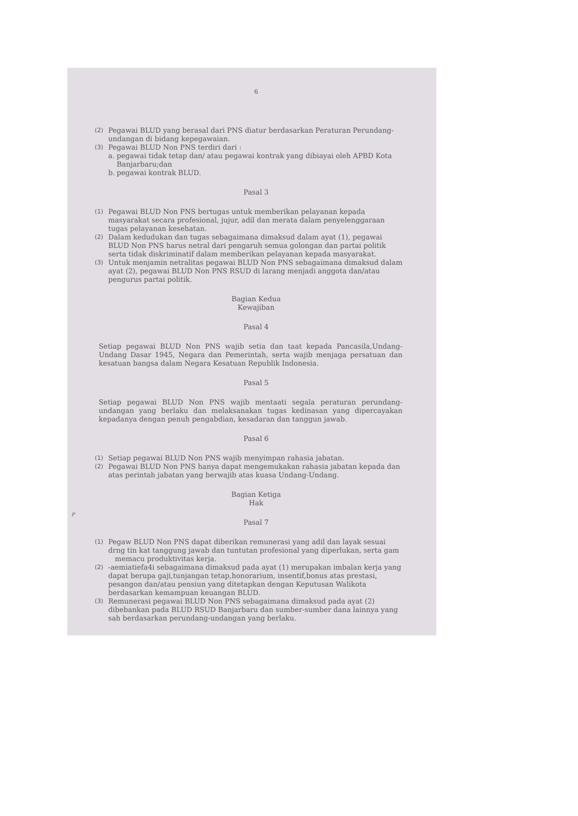6
(2)
Pegawai BLUD yang berasal dari PNS diatur berdasarkan Peraturan Perundang-undangan di bidang kepegawaian.
(3)
Pegawai BLUD Non PNS terdiri dari :
a. pegawai tidak tetap dan/ atau pegawai kontrak yang dibiayai oleh APBD Kota Banjarbaru;dan
b. pegawai kontrak BLUD.
Pasal 3
(1)
Pegawai BLUD Non PNS bertugas untuk memberikan pelayanan kepada masyarakat secara profesional, jujur, adil dan merata dalam penyelenggaraan tugas pelayanan kesehatan.
(2)
Dalam kedudukan dan tugas sebagaimana dimaksud dalam ayat (1), pegawai BLUD Non PNS harus netral dari pengaruh semua golongan dan partai politik serta tidak diskriminatif dalam memberikan pelayanan kepada masyarakat.
(3)
Untuk menjamin netralitas pegawai BLUD Non PNS sebagaimana dimaksud dalam ayat (2), pegawai BLUD Non PNS RSUD di larang menjadi anggota dan/atau pengurus partai politik.
Bagian Kedua
Kewajiban
Pasal 4
Setiap pegawai BLUD Non PNS wajib setia dan taat kepada Pancasila,Undang-Undang Dasar 1945, Negara dan Pemerintah, serta wajib menjaga persatuan dan kesatuan bangsa dalam Negara Kesatuan Republik Indonesia.
Pasal 5
Setiap pegawai BLUD Non PNS wajib mentaati segala peraturan perundang-undangan yang berlaku dan melaksanakan tugas kedinasan yang dipercayakan kepadanya dengan penuh pengabdian, kesadaran dan tanggun jawab.
Pasal 6
(1)
Setiap pegawai BLUD Non PNS wajib menyimpan rahasia jabatan.
(2)
Pegawai BLUD Non PNS hanya dapat mengemukakan rahasia jabatan kepada dan atas perintah jabatan yang berwajib atas kuasa Undang-Undang.
Bagian Ketiga
Hak
Pasal 7
(1)
Pegaw BLUD Non PNS dapat diberikan remunerasi yang adil dan layak sesuai drng tin kat tanggung jawab dan tuntutan profesional yang diperlukan, serta gam memacu produktivitas kerja.
(2)
-aemiatiefa4i sebagaimana dimaksud pada ayat (1) merupakan imbalan kerja yang dapat berupa gaji,tunjangan tetap,honorarium, insentif,bonus atas prestasi, pesangon dan/atau pensiun yang ditetapkan dengan Keputusan Walikota berdasarkan kemampuan keuangan BLUD.
(3)
Remunerasi pegawai BLUD Non PNS sebagaimana dimaksud pada ayat (2) dibebankan pada BLUD RSUD Banjarbaru dan sumber-sumber dana lainnya yang sah berdasarkan perundang-undangan yang berlaku.
P